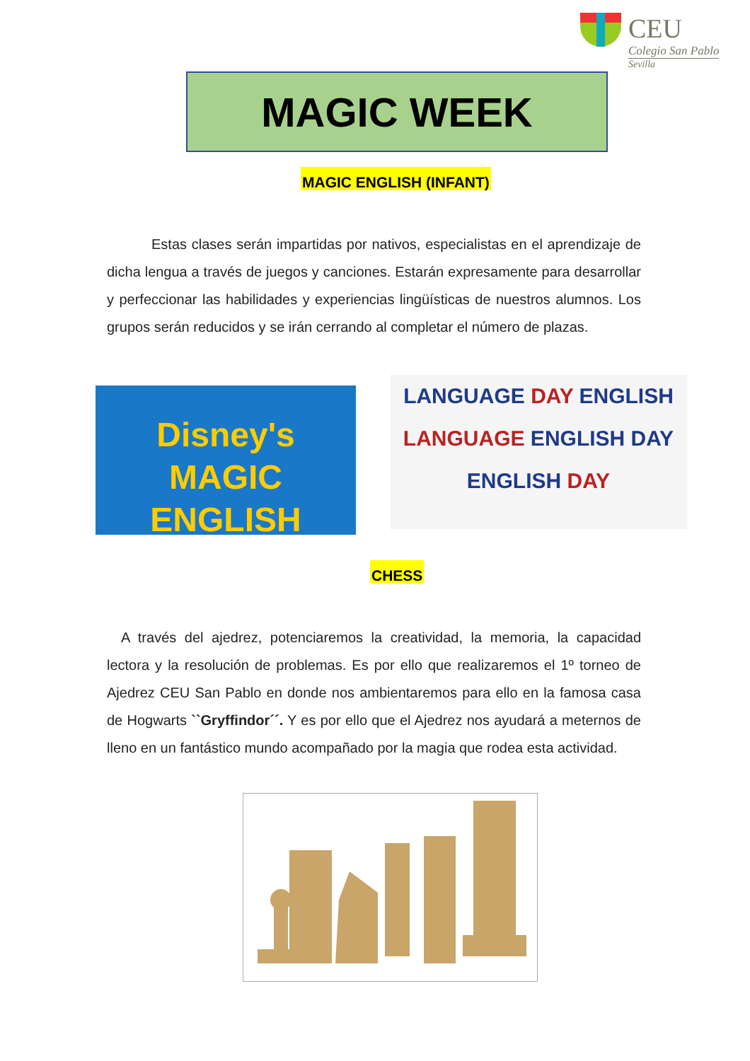CEU
Colegio San Pablo
Sevilla
MAGIC WEEK
MAGIC ENGLISH (INFANT)
Estas clases serán impartidas por nativos, especialistas en el aprendizaje de dicha lengua a través de juegos y canciones. Estarán expresamente para desarrollar y perfeccionar las habilidades y experiencias lingüísticas de nuestros alumnos. Los grupos serán reducidos y se irán cerrando al completar el número de plazas.
Disney's
MAGIC ENGLISH
LANGUAGE DAY ENGLISH
LANGUAGE ENGLISH DAY
ENGLISH DAY
CHESS
A través del ajedrez, potenciaremos la creatividad, la memoria, la capacidad lectora y la resolución de problemas. Es por ello que realizaremos el 1º torneo de Ajedrez CEU San Pablo en donde nos ambientaremos para ello en la famosa casa de Hogwarts ``Gryffindor´´. Y es por ello que el Ajedrez nos ayudará a meternos de lleno en un fantástico mundo acompañado por la magia que rodea esta actividad.